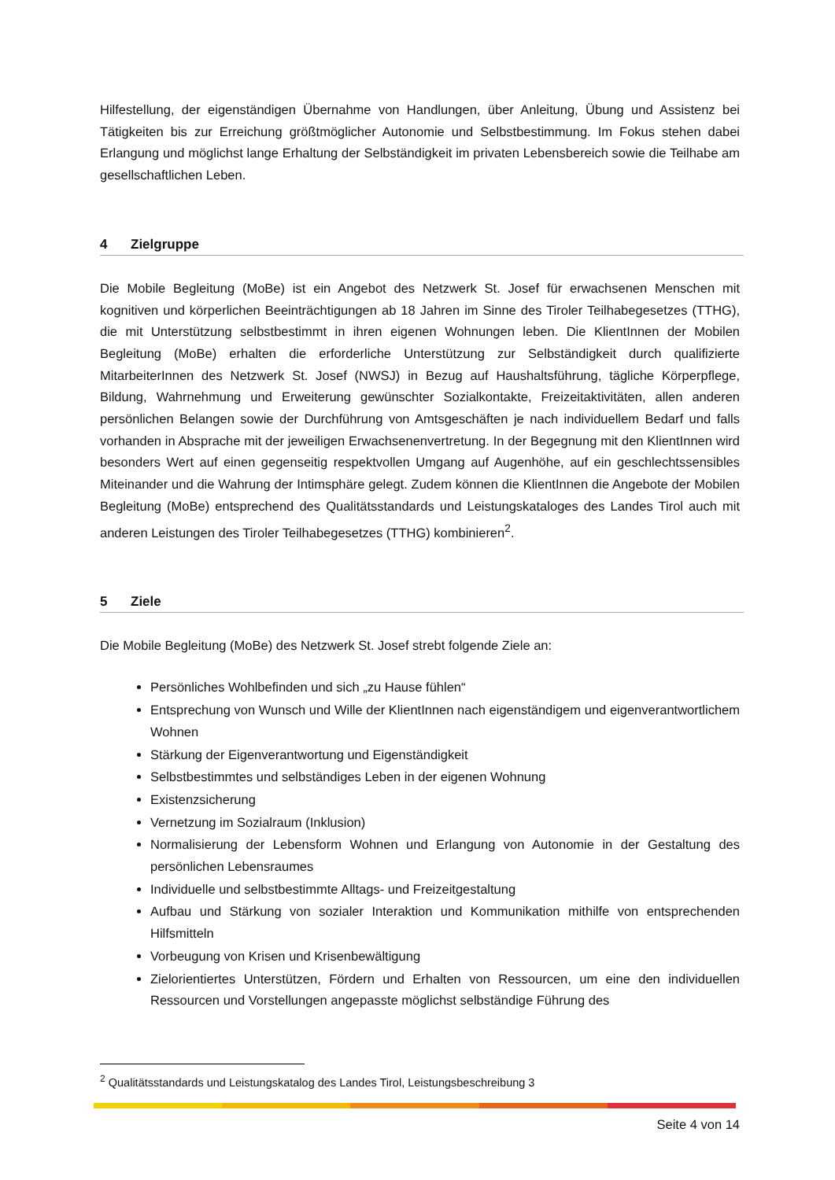Hilfestellung, der eigenständigen Übernahme von Handlungen, über Anleitung, Übung und Assistenz bei Tätigkeiten bis zur Erreichung größtmöglicher Autonomie und Selbstbestimmung. Im Fokus stehen dabei Erlangung und möglichst lange Erhaltung der Selbständigkeit im privaten Lebensbereich sowie die Teilhabe am gesellschaftlichen Leben.
4 Zielgruppe
Die Mobile Begleitung (MoBe) ist ein Angebot des Netzwerk St. Josef für erwachsenen Menschen mit kognitiven und körperlichen Beeinträchtigungen ab 18 Jahren im Sinne des Tiroler Teilhabegesetzes (TTHG), die mit Unterstützung selbstbestimmt in ihren eigenen Wohnungen leben. Die KlientInnen der Mobilen Begleitung (MoBe) erhalten die erforderliche Unterstützung zur Selbständigkeit durch qualifizierte MitarbeiterInnen des Netzwerk St. Josef (NWSJ) in Bezug auf Haushaltsführung, tägliche Körperpflege, Bildung, Wahrnehmung und Erweiterung gewünschter Sozialkontakte, Freizeitaktivitäten, allen anderen persönlichen Belangen sowie der Durchführung von Amtsgeschäften je nach individuellem Bedarf und falls vorhanden in Absprache mit der jeweiligen Erwachsenenvertretung. In der Begegnung mit den KlientInnen wird besonders Wert auf einen gegenseitig respektvollen Umgang auf Augenhöhe, auf ein geschlechtssensibles Miteinander und die Wahrung der Intimsphäre gelegt. Zudem können die KlientInnen die Angebote der Mobilen Begleitung (MoBe) entsprechend des Qualitätsstandards und Leistungskataloges des Landes Tirol auch mit anderen Leistungen des Tiroler Teilhabegesetzes (TTHG) kombinieren<sup>2</sup>.
5 Ziele
Die Mobile Begleitung (MoBe) des Netzwerk St. Josef strebt folgende Ziele an:
Persönliches Wohlbefinden und sich „zu Hause fühlen“
Entsprechung von Wunsch und Wille der KlientInnen nach eigenständigem und eigenverantwortlichem Wohnen
Stärkung der Eigenverantwortung und Eigenständigkeit
Selbstbestimmtes und selbständiges Leben in der eigenen Wohnung
Existenzsicherung
Vernetzung im Sozialraum (Inklusion)
Normalisierung der Lebensform Wohnen und Erlangung von Autonomie in der Gestaltung des persönlichen Lebensraumes
Individuelle und selbstbestimmte Alltags- und Freizeitgestaltung
Aufbau und Stärkung von sozialer Interaktion und Kommunikation mithilfe von entsprechenden Hilfsmitteln
Vorbeugung von Krisen und Krisenbewältigung
Zielorientiertes Unterstützen, Fördern und Erhalten von Ressourcen, um eine den individuellen Ressourcen und Vorstellungen angepasste möglichst selbständige Führung des
<sup>2</sup> Qualitätsstandards und Leistungskatalog des Landes Tirol, Leistungsbeschreibung 3
Seite 4 von 14